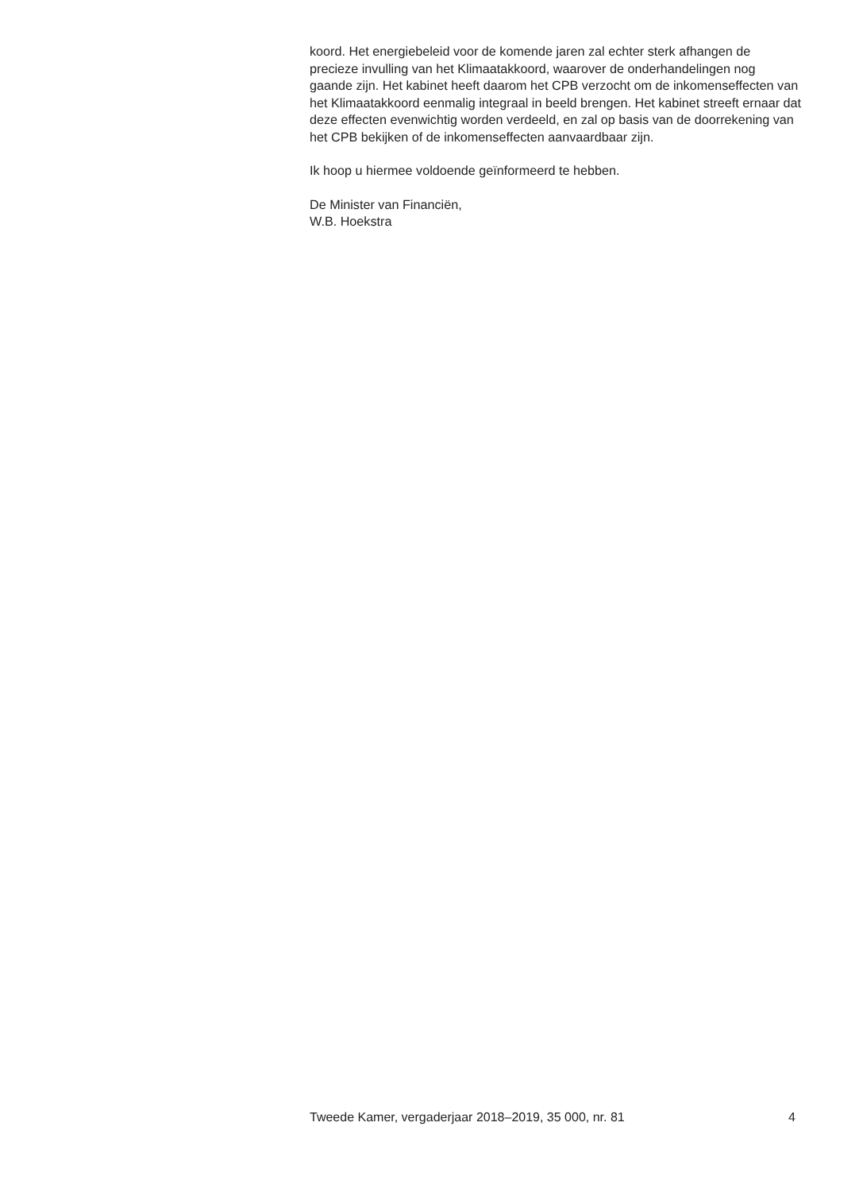koord. Het energiebeleid voor de komende jaren zal echter sterk afhangen de precieze invulling van het Klimaatakkoord, waarover de onderhande­lingen nog gaande zijn. Het kabinet heeft daarom het CPB verzocht om de inkomenseffecten van het Klimaatakkoord eenmalig integraal in beeld brengen. Het kabinet streeft ernaar dat deze effecten evenwichtig worden verdeeld, en zal op basis van de doorrekening van het CPB bekijken of de inkomenseffecten aanvaardbaar zijn.
Ik hoop u hiermee voldoende geïnformeerd te hebben.
De Minister van Financiën,
W.B. Hoekstra
Tweede Kamer, vergaderjaar 2018–2019, 35 000, nr. 81 4